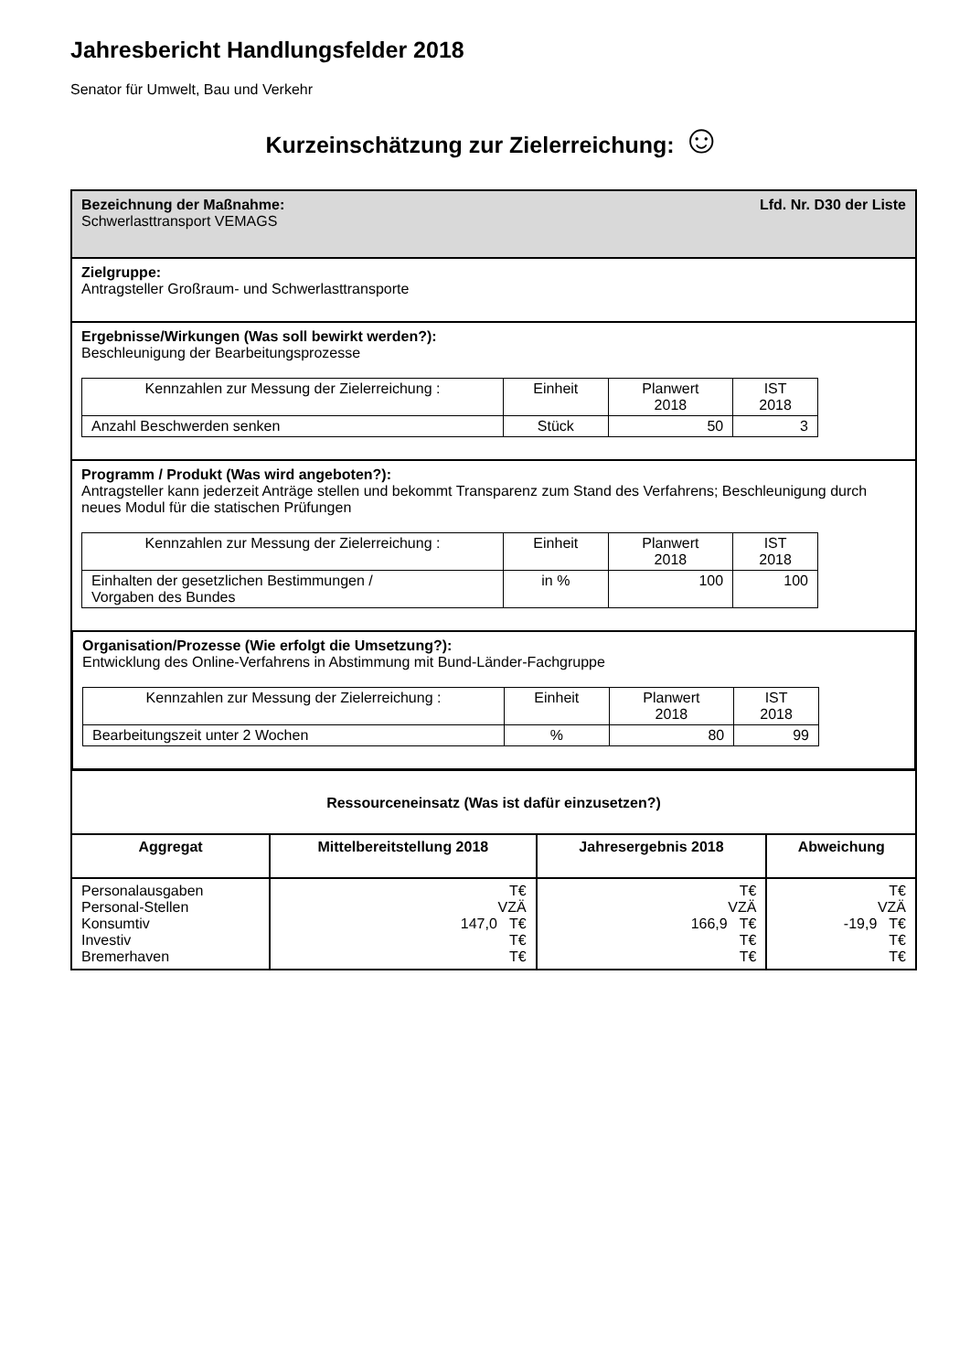Jahresbericht Handlungsfelder 2018
Senator für Umwelt, Bau und Verkehr
Kurzeinschätzung zur Zielerreichung: ☺
Bezeichnung der Maßnahme: Lfd. Nr. D30 der Liste
Schwerlasttransport VEMAGS
Zielgruppe:
Antragsteller Großraum- und Schwerlasttransporte
Ergebnisse/Wirkungen (Was soll bewirkt werden?):
Beschleunigung der Bearbeitungsprozesse
| Kennzahlen zur Messung der Zielerreichung : | Einheit | Planwert 2018 | IST 2018 |
| Anzahl Beschwerden senken | Stück | 50 | 3 |
Programm / Produkt (Was wird angeboten?):
Antragsteller kann jederzeit Anträge stellen und bekommt Transparenz zum Stand des Verfahrens; Beschleunigung durch neues Modul für die statischen Prüfungen
| Kennzahlen zur Messung der Zielerreichung : | Einheit | Planwert 2018 | IST 2018 |
| Einhalten der gesetzlichen Bestimmungen / Vorgaben des Bundes | in % | 100 | 100 |
Organisation/Prozesse (Wie erfolgt die Umsetzung?):
Entwicklung des Online-Verfahrens in Abstimmung mit Bund-Länder-Fachgruppe
| Kennzahlen zur Messung der Zielerreichung : | Einheit | Planwert 2018 | IST 2018 |
| Bearbeitungszeit unter 2 Wochen | % | 80 | 99 |
| Ressourceneinsatz (Was ist dafür einzusetzen?) | | | |
| --- | --- | --- | --- |
| Aggregat | Mittelbereitstellung 2018 | Jahresergebnis 2018 | Abweichung |
| Personalausgaben Personal-Stellen Konsumtiv Investiv Bremerhaven | T€ VZÄ 147,0 T€ T€ T€ | T€ VZÄ 166,9 T€ T€ T€ | T€ VZÄ -19,9 T€ T€ T€ |